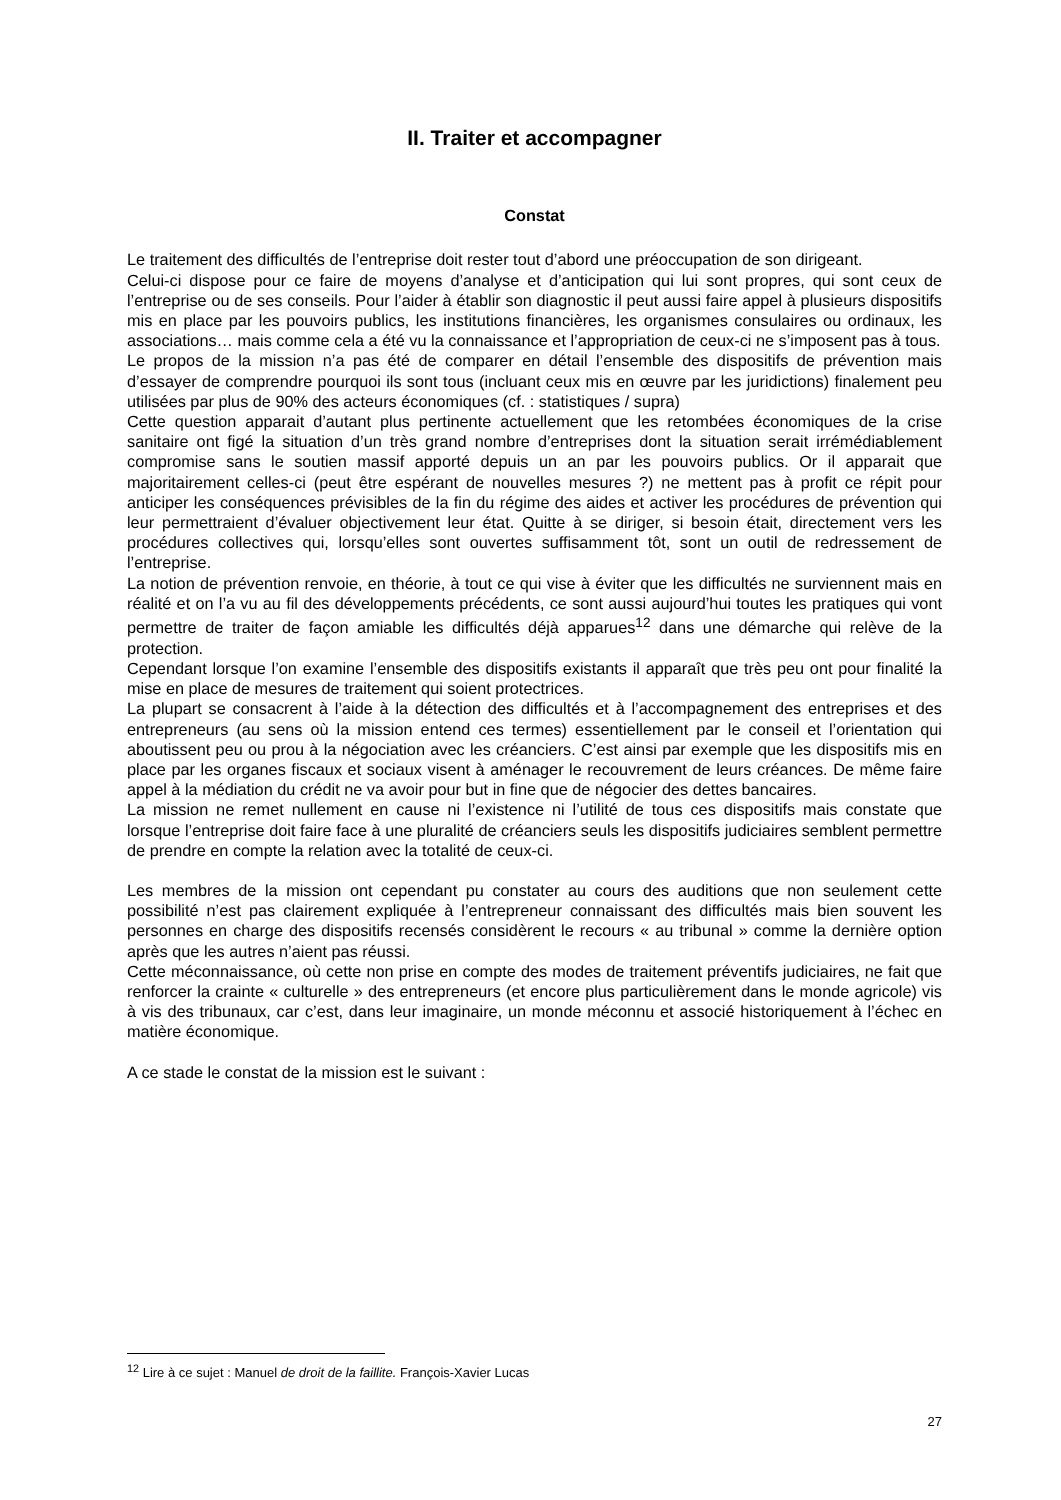II. Traiter et accompagner
Constat
Le traitement des difficultés de l’entreprise doit rester tout d’abord une préoccupation de son dirigeant.
Celui-ci dispose pour ce faire de moyens d’analyse et d’anticipation qui lui sont propres, qui sont ceux de l’entreprise ou de ses conseils. Pour l’aider à établir son diagnostic il peut aussi faire appel à plusieurs dispositifs mis en place par les pouvoirs publics, les institutions financières, les organismes consulaires ou ordinaux, les associations… mais comme cela a été vu la connaissance et l’appropriation de ceux-ci ne s’imposent pas à tous.
Le propos de la mission n’a pas été de comparer en détail l’ensemble des dispositifs de prévention mais d’essayer de comprendre pourquoi ils sont tous (incluant ceux mis en œuvre par les juridictions) finalement peu utilisées par plus de 90% des acteurs économiques (cf. : statistiques / supra)
Cette question apparait d’autant plus pertinente actuellement que les retombées économiques de la crise sanitaire ont figé la situation d’un très grand nombre d’entreprises dont la situation serait irrémédiablement compromise sans le soutien massif apporté depuis un an par les pouvoirs publics. Or il apparait que majoritairement celles-ci (peut être espérant de nouvelles mesures ?) ne mettent pas à profit ce répit pour anticiper les conséquences prévisibles de la fin du régime des aides et activer les procédures de prévention qui leur permettraient d’évaluer objectivement leur état. Quitte à se diriger, si besoin était, directement vers les procédures collectives qui, lorsqu’elles sont ouvertes suffisamment tôt, sont un outil de redressement de l’entreprise.
La notion de prévention renvoie, en théorie, à tout ce qui vise à éviter que les difficultés ne surviennent mais en réalité et on l’a vu au fil des développements précédents, ce sont aussi aujourd’hui toutes les pratiques qui vont permettre de traiter de façon amiable les difficultés déjà apparues<sup>12</sup> dans une démarche qui relève de la protection.
Cependant lorsque l’on examine l’ensemble des dispositifs existants il apparaît que très peu ont pour finalité la mise en place de mesures de traitement qui soient protectrices.
La plupart se consacrent à l’aide à la détection des difficultés et à l’accompagnement des entreprises et des entrepreneurs (au sens où la mission entend ces termes) essentiellement par le conseil et l’orientation qui aboutissent peu ou prou à la négociation avec les créanciers. C’est ainsi par exemple que les dispositifs mis en place par les organes fiscaux et sociaux visent à aménager le recouvrement de leurs créances. De même faire appel à la médiation du crédit ne va avoir pour but in fine que de négocier des dettes bancaires.
La mission ne remet nullement en cause ni l’existence ni l’utilité de tous ces dispositifs mais constate que lorsque l’entreprise doit faire face à une pluralité de créanciers seuls les dispositifs judiciaires semblent permettre de prendre en compte la relation avec la totalité de ceux-ci.
Les membres de la mission ont cependant pu constater au cours des auditions que non seulement cette possibilité n’est pas clairement expliquée à l’entrepreneur connaissant des difficultés mais bien souvent les personnes en charge des dispositifs recensés considèrent le recours « au tribunal » comme la dernière option après que les autres n’aient pas réussi.
Cette méconnaissance, où cette non prise en compte des modes de traitement préventifs judiciaires, ne fait que renforcer la crainte « culturelle » des entrepreneurs (et encore plus particulièrement dans le monde agricole) vis à vis des tribunaux, car c’est, dans leur imaginaire, un monde méconnu et associé historiquement à l’échec en matière économique.
A ce stade le constat de la mission est le suivant :
<sup>12</sup> Lire à ce sujet : Manuel de droit de la faillite. François-Xavier Lucas
27